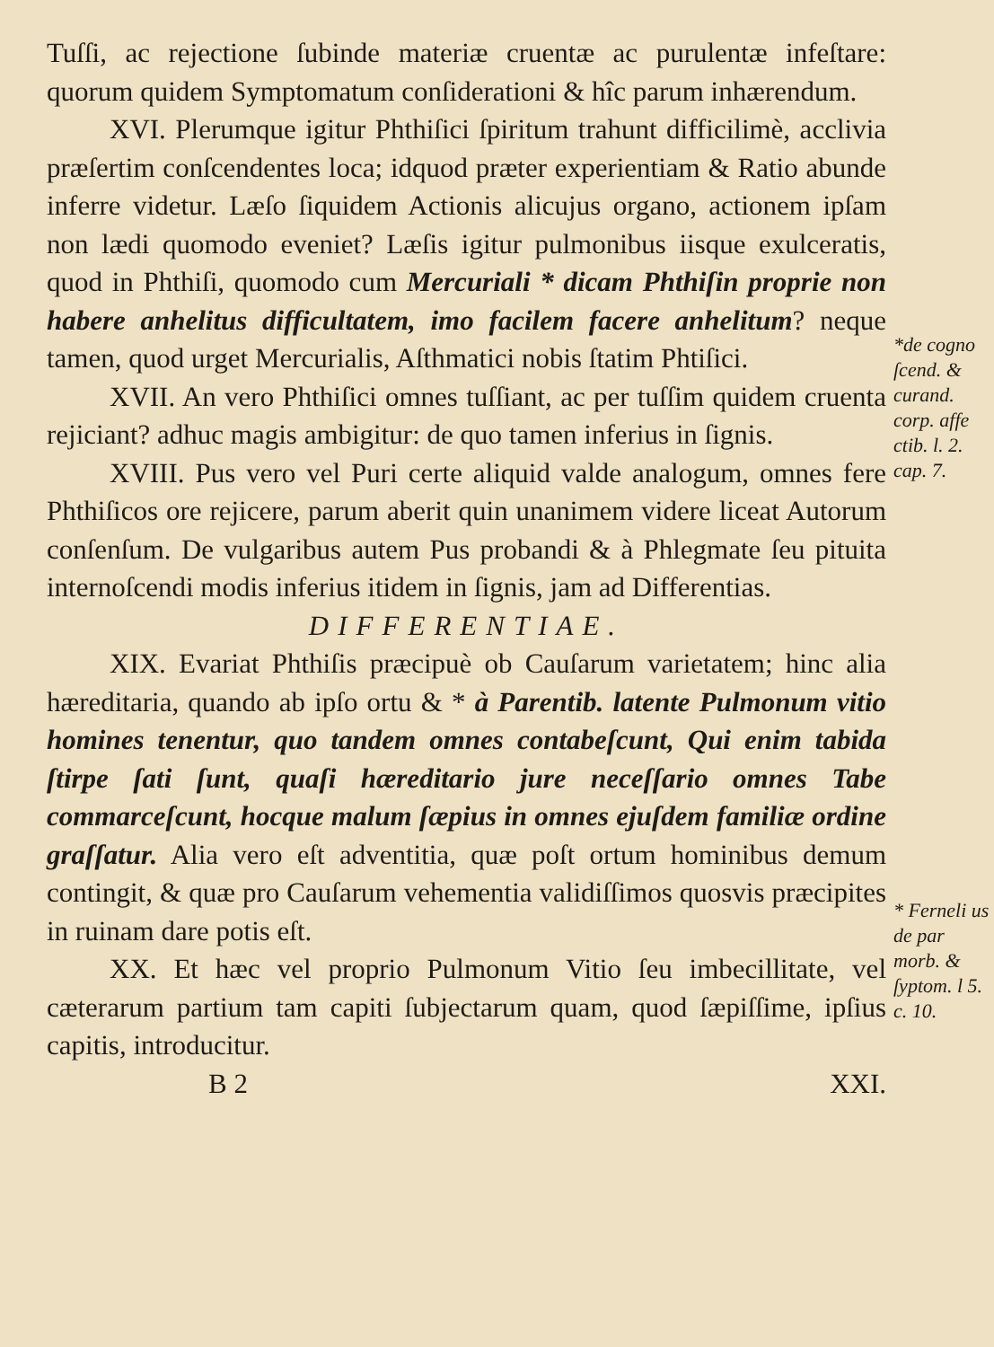Tuſſi, ac rejectione ſubinde materiæ cruentæ ac purulentæ infeſtare: quorum quidem Symptomatum conſiderationi & hîc parum inhærendum.
XVI. Plerumque igitur Phthiſici ſpiritum trahunt difficilimè, acclivia præſertim conſcendentes loca; idquod præter experientiam & Ratio abunde inferre videtur. Læſo ſiquidem Actionis alicujus organo, actionem ipſam non lædi quomodo eveniet? Læſis igitur pulmonibus iisque exulceratis, quod in Phthiſi, quomodo cum Mercuriali * dicam Phthiſin proprie non habere anhelitus difficultatem, imo facilem facere anhelitum? neque tamen, quod urget Mercurialis, Aſthmatici nobis ſtatim Phtiſici.
XVII. An vero Phthiſici omnes tuſſiant, ac per tuſſim quidem cruenta rejiciant? adhuc magis ambigitur: de quo tamen inferius in ſignis.
XVIII. Pus vero vel Puri certe aliquid valde analogum, omnes fere Phthiſicos ore rejicere, parum aberit quin unanimem videre liceat Autorum conſenſum. De vulgaribus autem Pus probandi & à Phlegmate ſeu pituita internoſcendi modis inferius itidem in ſignis, jam ad Differentias.
DIFFERENTIAE.
XIX. Evariat Phthiſis præcipuè ob Cauſarum varietatem; hinc alia hæreditaria, quando ab ipſo ortu & * à Parentib. latente Pulmonum vitio homines tenentur, quo tandem omnes contabeſcunt, Qui enim tabida ſtirpe ſati ſunt, quaſi hæreditario jure neceſſario omnes Tabe commarceſcunt, hocque malum ſæpius in omnes ejuſdem familiæ ordine graſſatur. Alia vero eſt adventitia, quæ poſt ortum hominibus demum contingit, & quæ pro Cauſarum vehementia validiſſimos quosvis præcipites in ruinam dare potis eſt.
XX. Et hæc vel proprio Pulmonum Vitio ſeu imbecillitate, vel cæterarum partium tam capiti ſubjectarum quam, quod ſæpiſſime, ipſius capitis, introducitur.
B 2 XXI.
*de cogno ſcend. & curand. corp. affe ctib. l. 2. cap. 7.
* Ferneli us de par morb. & ſyptom. l 5. c. 10.